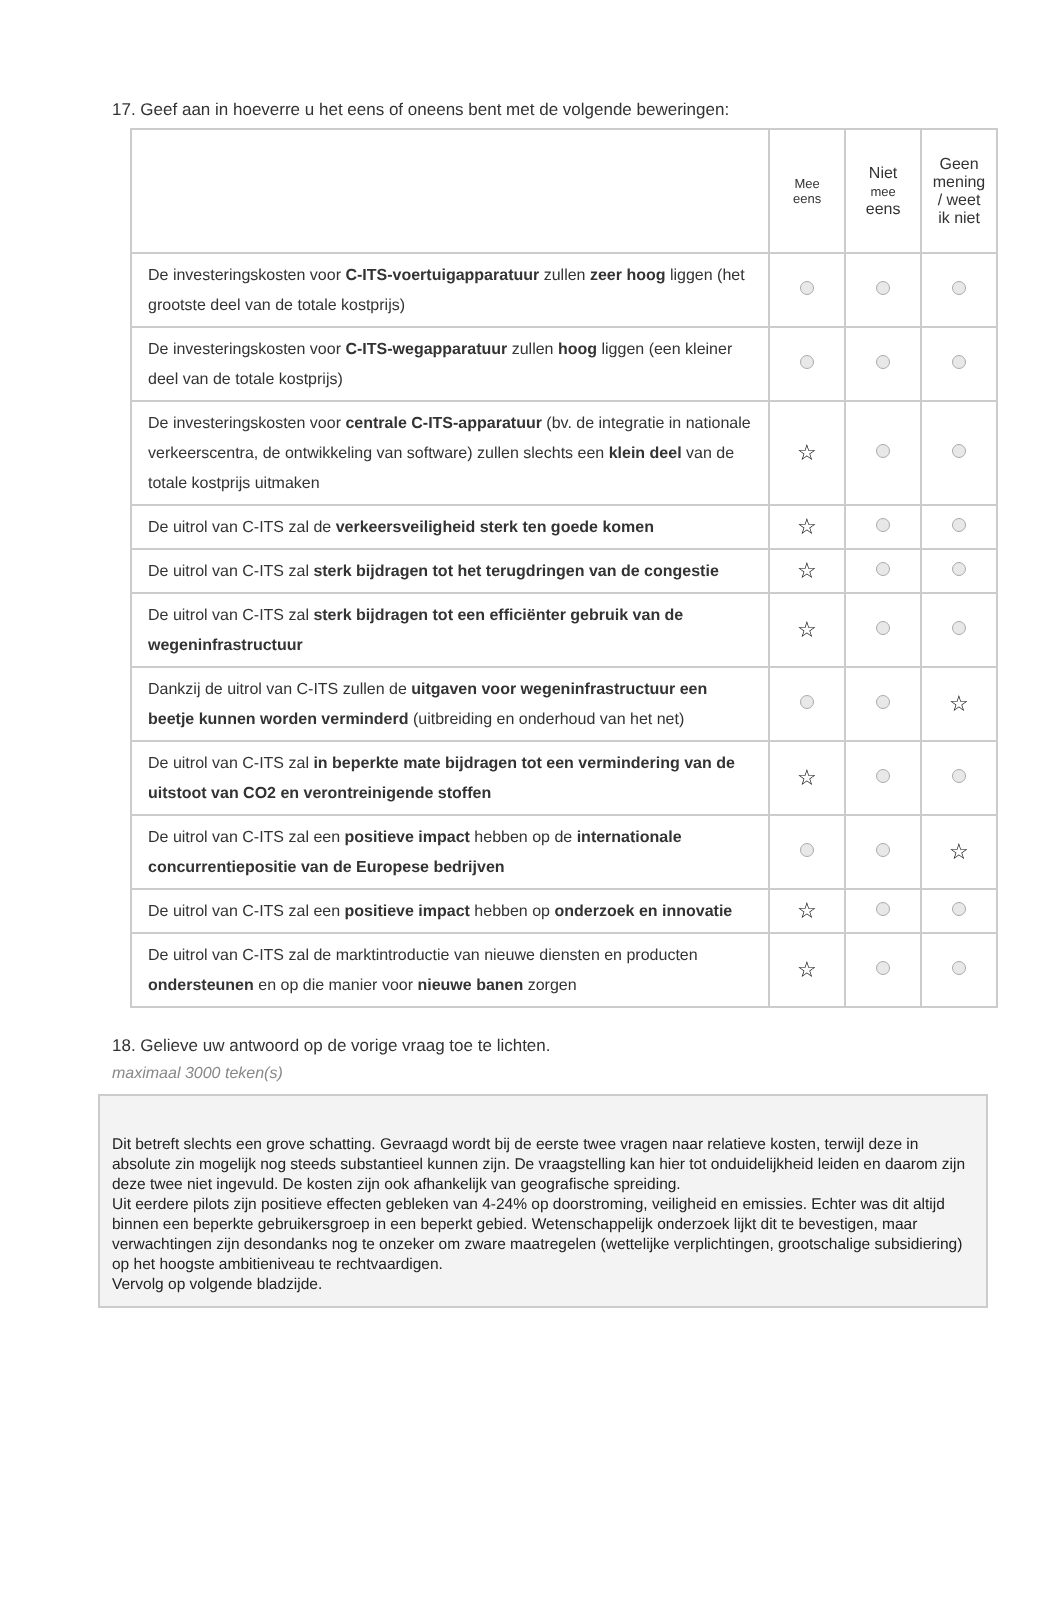17. Geef aan in hoeverre u het eens of oneens bent met de volgende beweringen:
| | Mee eens | Niet mee eens | Geen mening / weet ik niet |
| --- | --- | --- | --- |
| De investeringskosten voor C-ITS-voertuigapparatuur zullen zeer hoog liggen (het grootste deel van de totale kostprijs) | | | |
| De investeringskosten voor C-ITS-wegapparatuur zullen hoog liggen (een kleiner deel van de totale kostprijs) | | | |
| De investeringskosten voor centrale C-ITS-apparatuur (bv. de integratie in nationale verkeerscentra, de ontwikkeling van software) zullen slechts een klein deel van de totale kostprijs uitmaken | ☆ | | |
| De uitrol van C-ITS zal de verkeersveiligheid sterk ten goede komen | ☆ | | |
| De uitrol van C-ITS zal sterk bijdragen tot het terugdringen van de congestie | ☆ | | |
| De uitrol van C-ITS zal sterk bijdragen tot een efficiënter gebruik van de wegeninfrastructuur | ☆ | | |
| Dankzij de uitrol van C-ITS zullen de uitgaven voor wegeninfrastructuur een beetje kunnen worden verminderd (uitbreiding en onderhoud van het net) | | | ☆ |
| De uitrol van C-ITS zal in beperkte mate bijdragen tot een vermindering van de uitstoot van CO2 en verontreinigende stoffen | ☆ | | |
| De uitrol van C-ITS zal een positieve impact hebben op de internationale concurrentiepositie van de Europese bedrijven | | | ☆ |
| De uitrol van C-ITS zal een positieve impact hebben op onderzoek en innovatie | ☆ | | |
| De uitrol van C-ITS zal de marktintroductie van nieuwe diensten en producten ondersteunen en op die manier voor nieuwe banen zorgen | ☆ | | |
18. Gelieve uw antwoord op de vorige vraag toe te lichten.
maximaal 3000 teken(s)
Dit betreft slechts een grove schatting. Gevraagd wordt bij de eerste twee vragen naar relatieve kosten, terwijl deze in absolute zin mogelijk nog steeds substantieel kunnen zijn. De vraagstelling kan hier tot onduidelijkheid leiden en daarom zijn deze twee niet ingevuld. De kosten zijn ook afhankelijk van geografische spreiding.
Uit eerdere pilots zijn positieve effecten gebleken van 4-24% op doorstroming, veiligheid en emissies. Echter was dit altijd binnen een beperkte gebruikersgroep in een beperkt gebied. Wetenschappelijk onderzoek lijkt dit te bevestigen, maar verwachtingen zijn desondanks nog te onzeker om zware maatregelen (wettelijke verplichtingen, grootschalige subsidiering) op het hoogste ambitieniveau te rechtvaardigen.
Vervolg op volgende bladzijde.